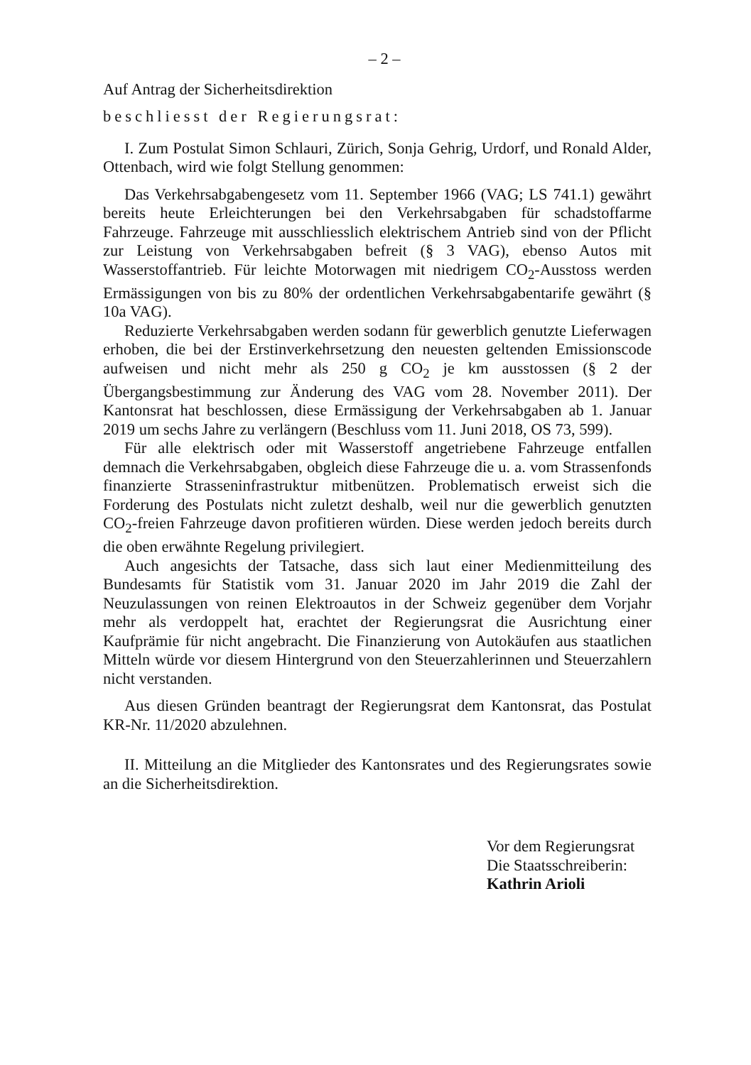– 2 –
Auf Antrag der Sicherheitsdirektion
beschliesst der Regierungsrat:
I. Zum Postulat Simon Schlauri, Zürich, Sonja Gehrig, Urdorf, und Ronald Alder, Ottenbach, wird wie folgt Stellung genommen:
Das Verkehrsabgabengesetz vom 11. September 1966 (VAG; LS 741.1) gewährt bereits heute Erleichterungen bei den Verkehrsabgaben für schadstoffarme Fahrzeuge. Fahrzeuge mit ausschliesslich elektrischem Antrieb sind von der Pflicht zur Leistung von Verkehrsabgaben befreit (§ 3 VAG), ebenso Autos mit Wasserstoffantrieb. Für leichte Motorwagen mit niedrigem CO<sub>2</sub>-Ausstoss werden Ermässigungen von bis zu 80% der ordentlichen Verkehrsabgabentarife gewährt (§ 10a VAG).
Reduzierte Verkehrsabgaben werden sodann für gewerblich genutzte Lieferwagen erhoben, die bei der Erstinverkehrsetzung den neuesten geltenden Emissionscode aufweisen und nicht mehr als 250 g CO<sub>2</sub> je km ausstossen (§ 2 der Übergangsbestimmung zur Änderung des VAG vom 28. November 2011). Der Kantonsrat hat beschlossen, diese Ermässigung der Verkehrsabgaben ab 1. Januar 2019 um sechs Jahre zu verlängern (Beschluss vom 11. Juni 2018, OS 73, 599).
Für alle elektrisch oder mit Wasserstoff angetriebene Fahrzeuge entfallen demnach die Verkehrsabgaben, obgleich diese Fahrzeuge die u. a. vom Strassenfonds finanzierte Strasseninfrastruktur mitbenützen. Problematisch erweist sich die Forderung des Postulats nicht zuletzt deshalb, weil nur die gewerblich genutzten CO<sub>2</sub>-freien Fahrzeuge davon profitieren würden. Diese werden jedoch bereits durch die oben erwähnte Regelung privilegiert.
Auch angesichts der Tatsache, dass sich laut einer Medienmitteilung des Bundesamts für Statistik vom 31. Januar 2020 im Jahr 2019 die Zahl der Neuzulassungen von reinen Elektroautos in der Schweiz gegenüber dem Vorjahr mehr als verdoppelt hat, erachtet der Regierungsrat die Ausrichtung einer Kaufprämie für nicht angebracht. Die Finanzierung von Autokäufen aus staatlichen Mitteln würde vor diesem Hintergrund von den Steuerzahlerinnen und Steuerzahlern nicht verstanden.
Aus diesen Gründen beantragt der Regierungsrat dem Kantonsrat, das Postulat KR-Nr. 11/2020 abzulehnen.
II. Mitteilung an die Mitglieder des Kantonsrates und des Regierungsrates sowie an die Sicherheitsdirektion.
Vor dem Regierungsrat
Die Staatsschreiberin:
Kathrin Arioli